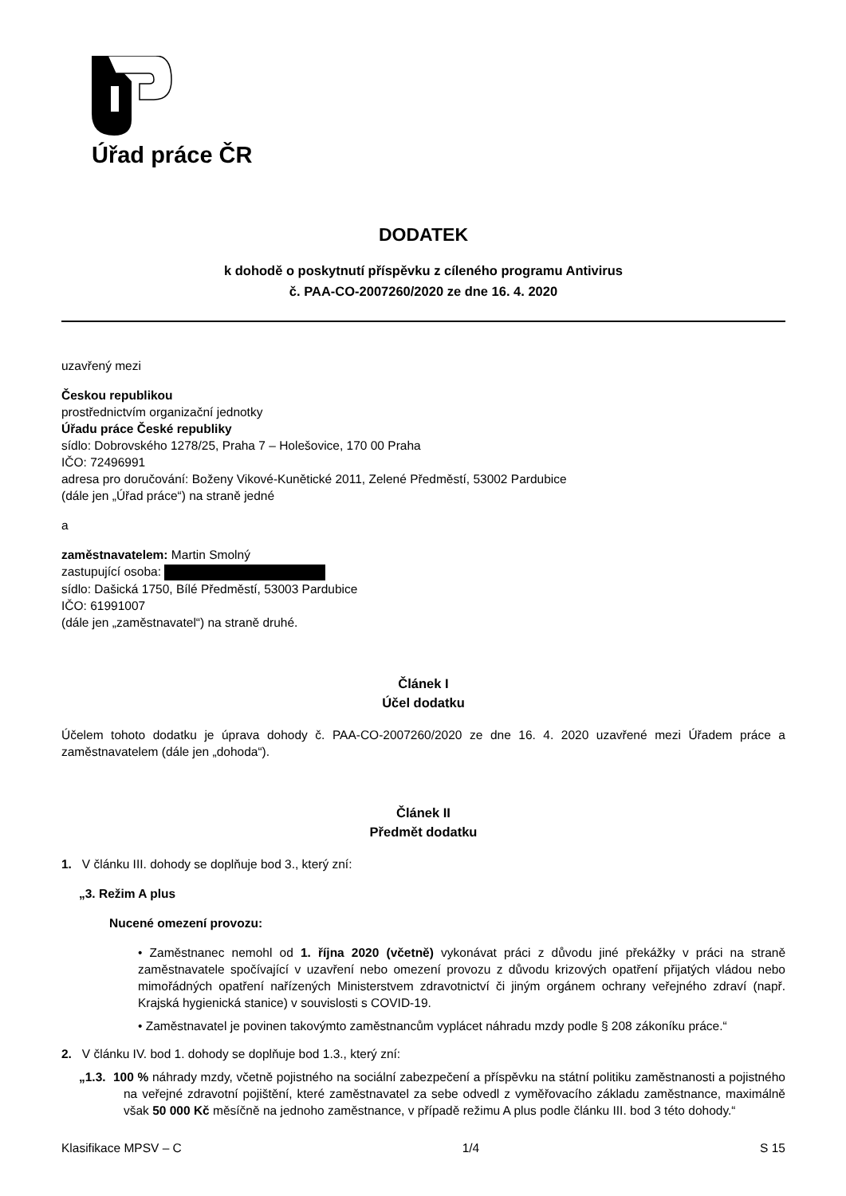Úřad práce ČR
DODATEK
k dohodě o poskytnutí příspěvku z cíleného programu Antivirus
č. PAA-CO-2007260/2020 ze dne 16. 4. 2020
uzavřený mezi
Českou republikou
prostřednictvím organizační jednotky
Úřadu práce České republiky
sídlo: Dobrovského 1278/25, Praha 7 – Holešovice, 170 00 Praha
IČO: 72496991
adresa pro doručování: Boženy Vikové-Kunětické 2011, Zelené Předměstí, 53002 Pardubice
(dále jen „Úřad práce“) na straně jedné
a
zaměstnavatelem: Martin Smolný
zastupující osoba:
sídlo: Dašická 1750, Bílé Předměstí, 53003 Pardubice
IČO: 61991007
(dále jen „zaměstnavatel“) na straně druhé.
Článek I
Účel dodatku
Účelem tohoto dodatku je úprava dohody č. PAA-CO-2007260/2020 ze dne 16. 4. 2020 uzavřené mezi Úřadem práce a zaměstnavatelem (dále jen „dohoda“).
Článek II
Předmět dodatku
1. V článku III. dohody se doplňuje bod 3., který zní:
„3. Režim A plus
Nucené omezení provozu:
• Zaměstnanec nemohl od 1. října 2020 (včetně) vykonávat práci z důvodu jiné překážky v práci na straně zaměstnavatele spočívající v uzavření nebo omezení provozu z důvodu krizových opatření přijatých vládou nebo mimořádných opatření nařízených Ministerstvem zdravotnictví či jiným orgánem ochrany veřejného zdraví (např. Krajská hygienická stanice) v souvislosti s COVID-19.
• Zaměstnavatel je povinen takovýmto zaměstnancům vyplácet náhradu mzdy podle § 208 zákoníku práce.“
2. V článku IV. bod 1. dohody se doplňuje bod 1.3., který zní:
„1.3. 100 % náhrady mzdy, včetně pojistného na sociální zabezpečení a příspěvku na státní politiku zaměstnanosti a pojistného na veřejné zdravotní pojištění, které zaměstnavatel za sebe odvedl z vyměřovacího základu zaměstnance, maximálně však 50 000 Kč měsíčně na jednoho zaměstnance, v případě režimu A plus podle článku III. bod 3 této dohody.“
Klasifikace MPSV – C 1/4 S 15